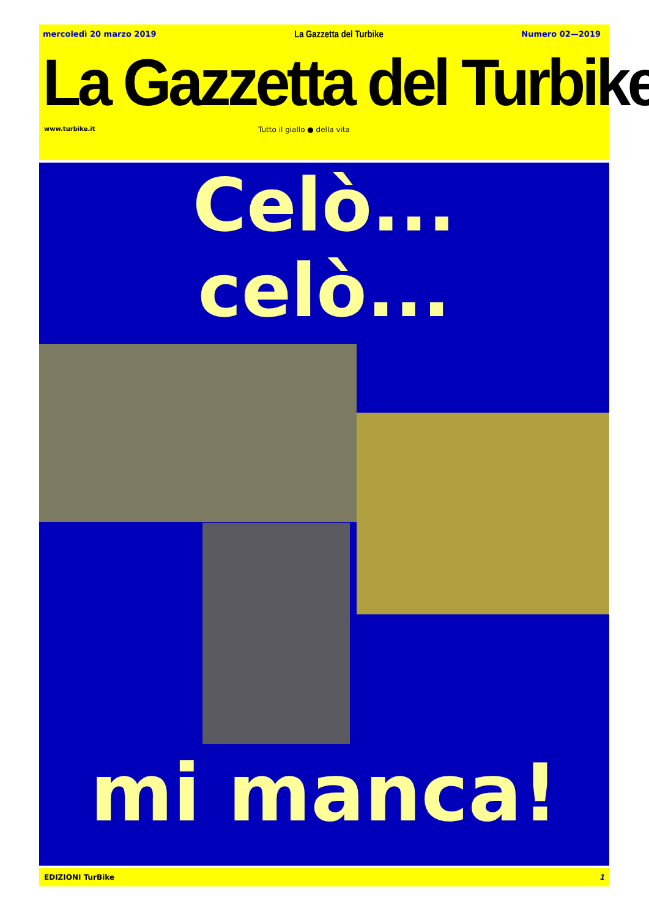mercoledì 20 marzo 2019 La Gazzetta del Turbike Numero 02—2019
La Gazzetta del Turbike
www.turbike.it Tutto il giallo ● della vita
Celò...
celò...
mi manca!
EDIZIONI TurBike 1